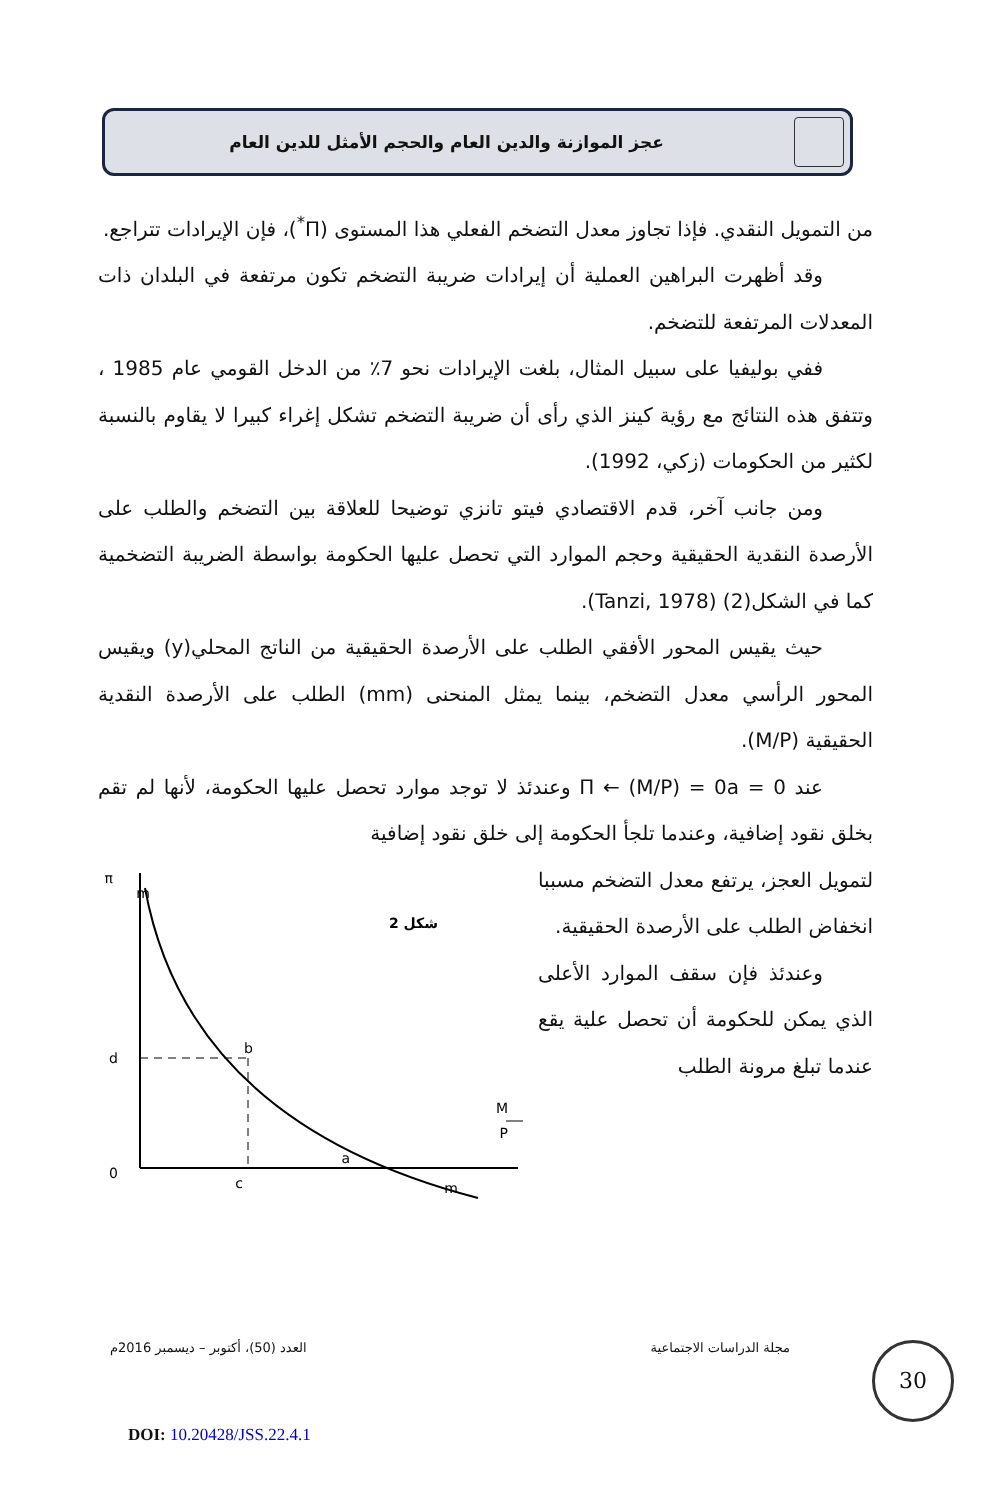عجز الموازنة والدين العام والحجم الأمثل للدين العام
من التمويل النقدي. فإذا تجاوز معدل التضخم الفعلي هذا المستوى (Π<sup>*</sup>)، فإن الإيرادات تتراجع.
وقد أظهرت البراهين العملية أن إيرادات ضريبة التضخم تكون مرتفعة في البلدان ذات المعدلات المرتفعة للتضخم.
ففي بوليفيا على سبيل المثال، بلغت الإيرادات نحو 7٪ من الدخل القومي عام 1985 ، وتتفق هذه النتائج مع رؤية كينز الذي رأى أن ضريبة التضخم تشكل إغراء كبيرا لا يقاوم بالنسبة لكثير من الحكومات (زكي، 1992).
ومن جانب آخر، قدم الاقتصادي فيتو تانزي توضيحا للعلاقة بين التضخم والطلب على الأرصدة النقدية الحقيقية وحجم الموارد التي تحصل عليها الحكومة بواسطة الضريبة التضخمية كما في الشكل(2) (Tanzi, 1978).
حيث يقيس المحور الأفقي الطلب على الأرصدة الحقيقية من الناتج المحلي(y) ويقيس المحور الرأسي معدل التضخم، بينما يمثل المنحنى (mm) الطلب على الأرصدة النقدية الحقيقية (M/P).
عند 0 = Π ← (M/P) = 0a وعندئذ لا توجد موارد تحصل عليها الحكومة، لأنها لم تقم بخلق نقود إضافية، وعندما تلجأ الحكومة إلى خلق نقود إضافية
π
m
شكل 2
d
b
0
c
a
m
M
P
لتمويل العجز، يرتفع معدل التضخم مسببا انخفاض الطلب على الأرصدة الحقيقية.
وعندئذ فإن سقف الموارد الأعلى الذي يمكن للحكومة أن تحصل علية يقع عندما تبلغ مرونة الطلب
مجلة الدراسات الاجتماعية العدد (50)، أكتوبر – ديسمبر 2016م 30
DOI: 10.20428/JSS.22.4.1